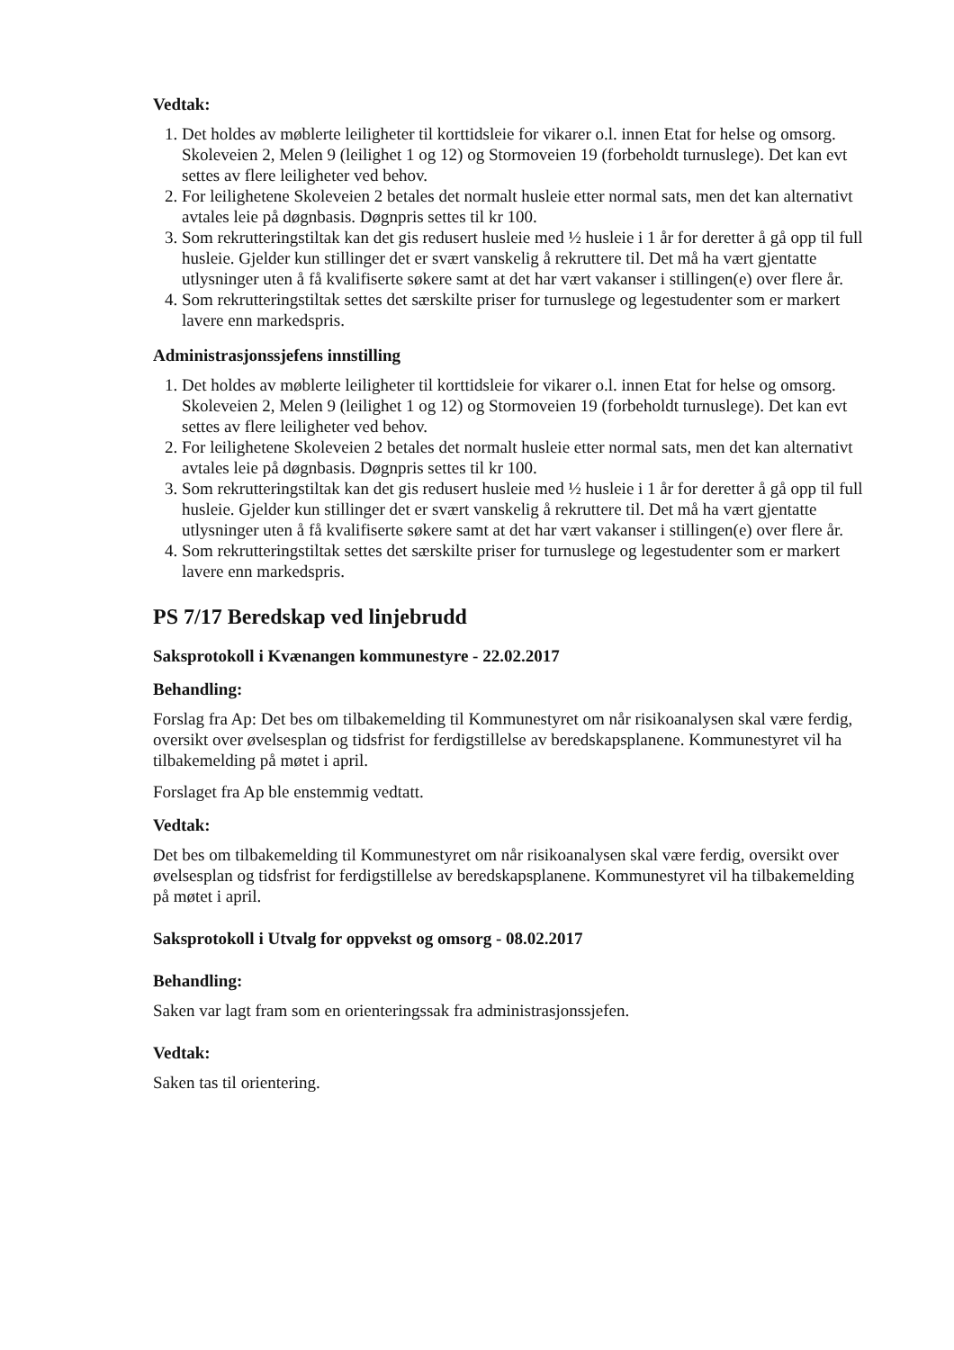Vedtak:
1. Det holdes av møblerte leiligheter til korttidsleie for vikarer o.l. innen Etat for helse og omsorg. Skoleveien 2, Melen 9 (leilighet 1 og 12) og Stormoveien 19 (forbeholdt turnuslege). Det kan evt settes av flere leiligheter ved behov.
2. For leilighetene Skoleveien 2 betales det normalt husleie etter normal sats, men det kan alternativt avtales leie på døgnbasis. Døgnpris settes til kr 100.
3. Som rekrutteringstiltak kan det gis redusert husleie med ½ husleie i 1 år for deretter å gå opp til full husleie. Gjelder kun stillinger det er svært vanskelig å rekruttere til. Det må ha vært gjentatte utlysninger uten å få kvalifiserte søkere samt at det har vært vakanser i stillingen(e) over flere år.
4. Som rekrutteringstiltak settes det særskilte priser for turnuslege og legestudenter som er markert lavere enn markedspris.
Administrasjonssjefens innstilling
1. Det holdes av møblerte leiligheter til korttidsleie for vikarer o.l. innen Etat for helse og omsorg. Skoleveien 2, Melen 9 (leilighet 1 og 12) og Stormoveien 19 (forbeholdt turnuslege). Det kan evt settes av flere leiligheter ved behov.
2. For leilighetene Skoleveien 2 betales det normalt husleie etter normal sats, men det kan alternativt avtales leie på døgnbasis. Døgnpris settes til kr 100.
3. Som rekrutteringstiltak kan det gis redusert husleie med ½ husleie i 1 år for deretter å gå opp til full husleie. Gjelder kun stillinger det er svært vanskelig å rekruttere til. Det må ha vært gjentatte utlysninger uten å få kvalifiserte søkere samt at det har vært vakanser i stillingen(e) over flere år.
4. Som rekrutteringstiltak settes det særskilte priser for turnuslege og legestudenter som er markert lavere enn markedspris.
PS 7/17 Beredskap ved linjebrudd
Saksprotokoll i Kvænangen kommunestyre - 22.02.2017
Behandling:
Forslag fra Ap: Det bes om tilbakemelding til Kommunestyret om når risikoanalysen skal være ferdig, oversikt over øvelsesplan og tidsfrist for ferdigstillelse av beredskapsplanene. Kommunestyret vil ha tilbakemelding på møtet i april.
Forslaget fra Ap ble enstemmig vedtatt.
Vedtak:
Det bes om tilbakemelding til Kommunestyret om når risikoanalysen skal være ferdig, oversikt over øvelsesplan og tidsfrist for ferdigstillelse av beredskapsplanene. Kommunestyret vil ha tilbakemelding på møtet i april.
Saksprotokoll i Utvalg for oppvekst og omsorg - 08.02.2017
Behandling:
Saken var lagt fram som en orienteringssak fra administrasjonssjefen.
Vedtak:
Saken tas til orientering.